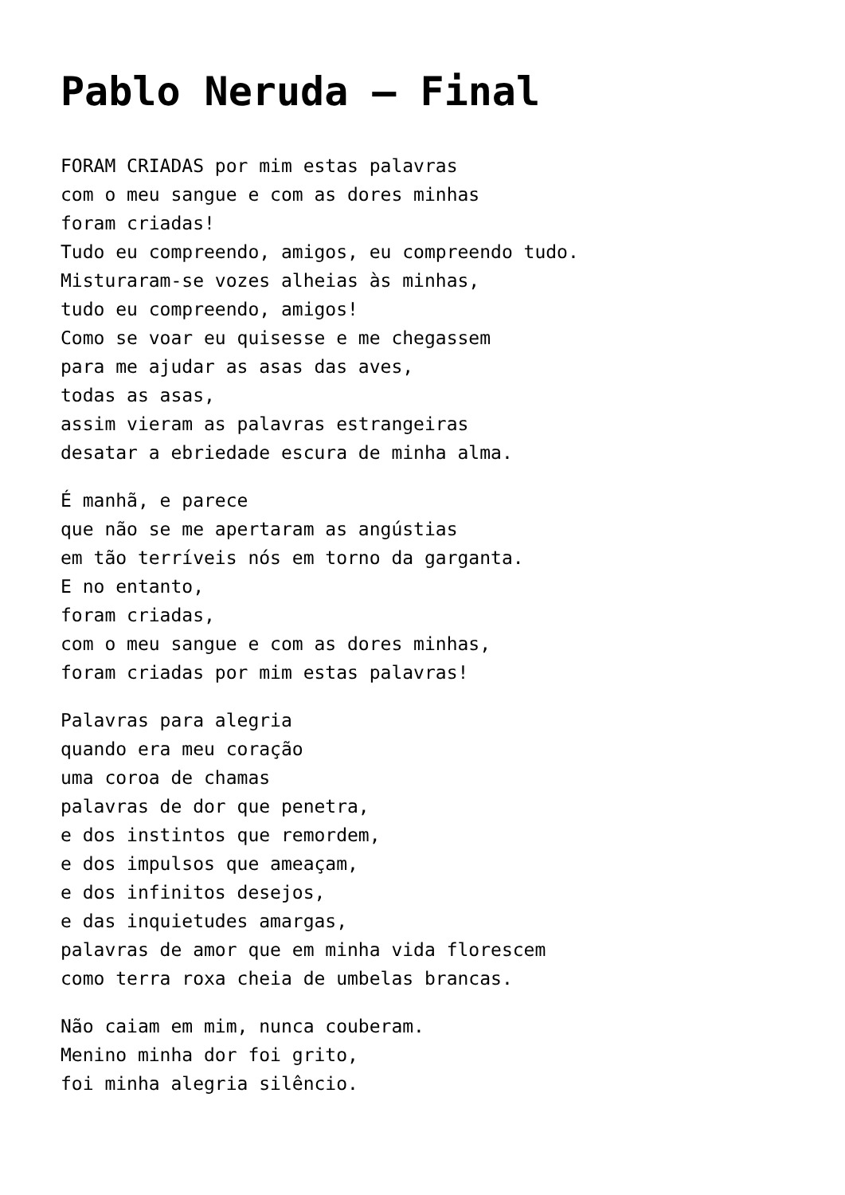Pablo Neruda – Final
FORAM CRIADAS por mim estas palavras
com o meu sangue e com as dores minhas
foram criadas!
Tudo eu compreendo, amigos, eu compreendo tudo.
Misturaram-se vozes alheias às minhas,
tudo eu compreendo, amigos!
Como se voar eu quisesse e me chegassem
para me ajudar as asas das aves,
todas as asas,
assim vieram as palavras estrangeiras
desatar a ebriedade escura de minha alma.
É manhã, e parece
que não se me apertaram as angústias
em tão terríveis nós em torno da garganta.
E no entanto,
foram criadas,
com o meu sangue e com as dores minhas,
foram criadas por mim estas palavras!
Palavras para alegria
quando era meu coração
uma coroa de chamas
palavras de dor que penetra,
e dos instintos que remordem,
e dos impulsos que ameaçam,
e dos infinitos desejos,
e das inquietudes amargas,
palavras de amor que em minha vida florescem
como terra roxa cheia de umbelas brancas.
Não caiam em mim, nunca couberam.
Menino minha dor foi grito,
foi minha alegria silêncio.